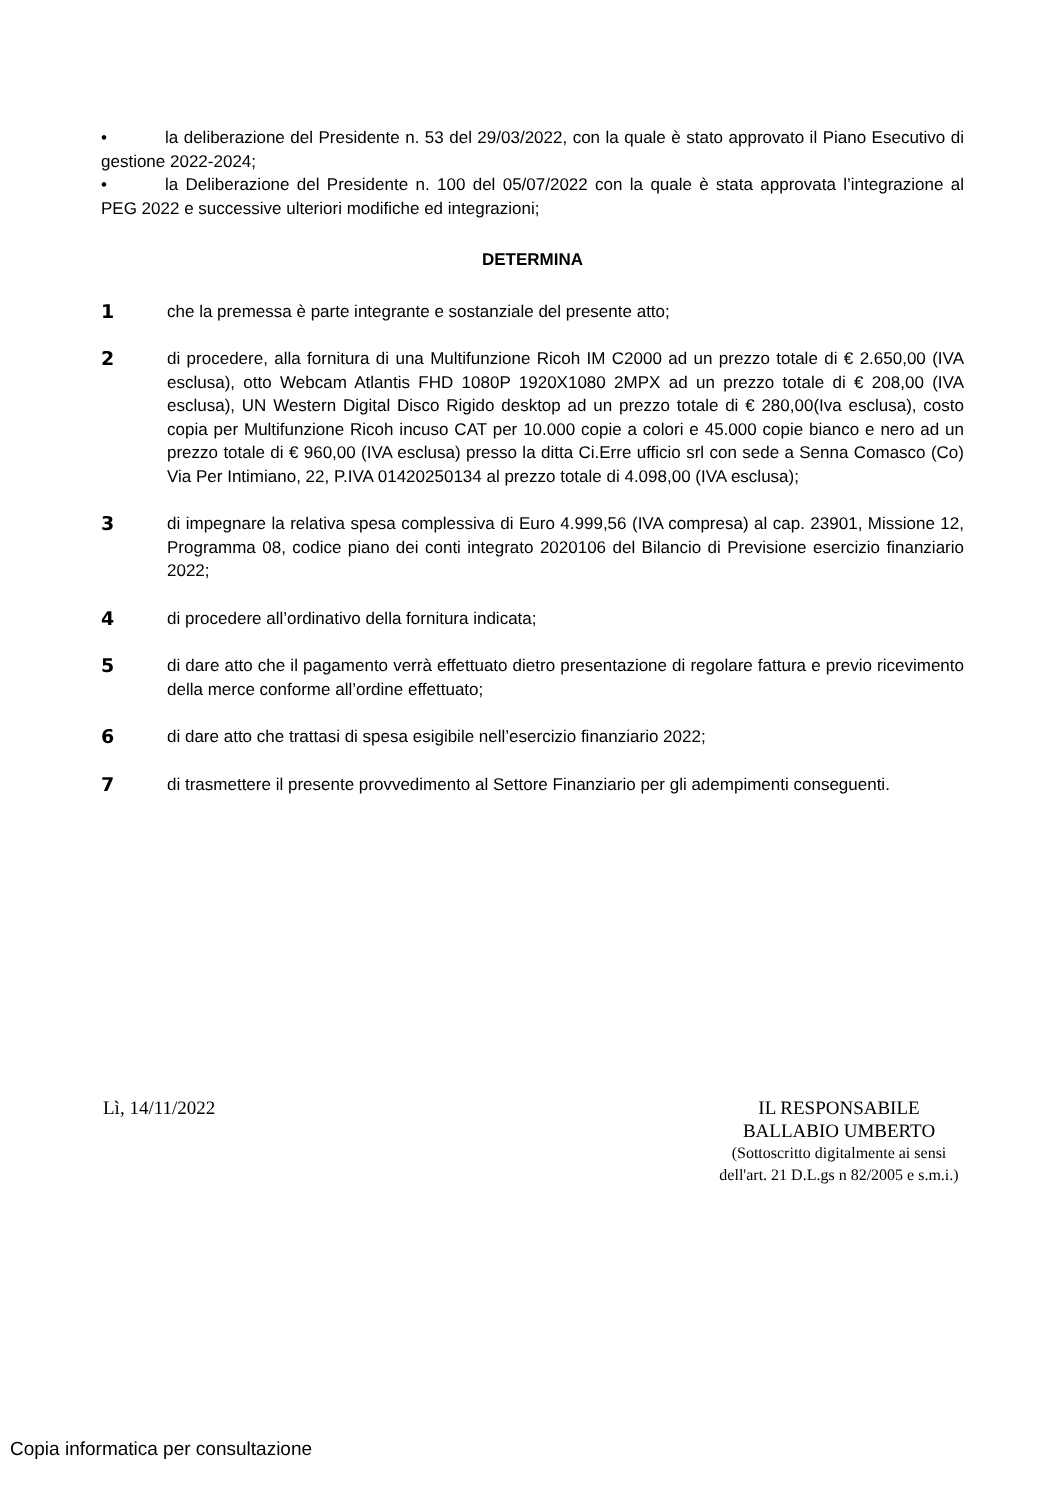• la deliberazione del Presidente n. 53 del 29/03/2022, con la quale è stato approvato il Piano Esecutivo di gestione 2022-2024;
• la Deliberazione del Presidente n. 100 del 05/07/2022 con la quale è stata approvata l’integrazione al PEG 2022 e successive ulteriori modifiche ed integrazioni;
DETERMINA
1 che la premessa è parte integrante e sostanziale del presente atto;
2 di procedere, alla fornitura di una Multifunzione Ricoh IM C2000 ad un prezzo totale di € 2.650,00 (IVA esclusa), otto Webcam Atlantis FHD 1080P 1920X1080 2MPX ad un prezzo totale di € 208,00 (IVA esclusa), UN Western Digital Disco Rigido desktop ad un prezzo totale di € 280,00(Iva esclusa), costo copia per Multifunzione Ricoh incuso CAT per 10.000 copie a colori e 45.000 copie bianco e nero ad un prezzo totale di € 960,00 (IVA esclusa) presso la ditta Ci.Erre ufficio srl con sede a Senna Comasco (Co) Via Per Intimiano, 22, P.IVA 01420250134 al prezzo totale di 4.098,00 (IVA esclusa);
3 di impegnare la relativa spesa complessiva di Euro 4.999,56 (IVA compresa) al cap. 23901, Missione 12, Programma 08, codice piano dei conti integrato 2020106 del Bilancio di Previsione esercizio finanziario 2022;
4 di procedere all’ordinativo della fornitura indicata;
5 di dare atto che il pagamento verrà effettuato dietro presentazione di regolare fattura e previo ricevimento della merce conforme all’ordine effettuato;
6 di dare atto che trattasi di spesa esigibile nell’esercizio finanziario 2022;
7 di trasmettere il presente provvedimento al Settore Finanziario per gli adempimenti conseguenti.
Lì, 14/11/2022
IL RESPONSABILE
BALLABIO UMBERTO
(Sottoscritto digitalmente ai sensi
dell'art. 21 D.L.gs n 82/2005 e s.m.i.)
Copia informatica per consultazione